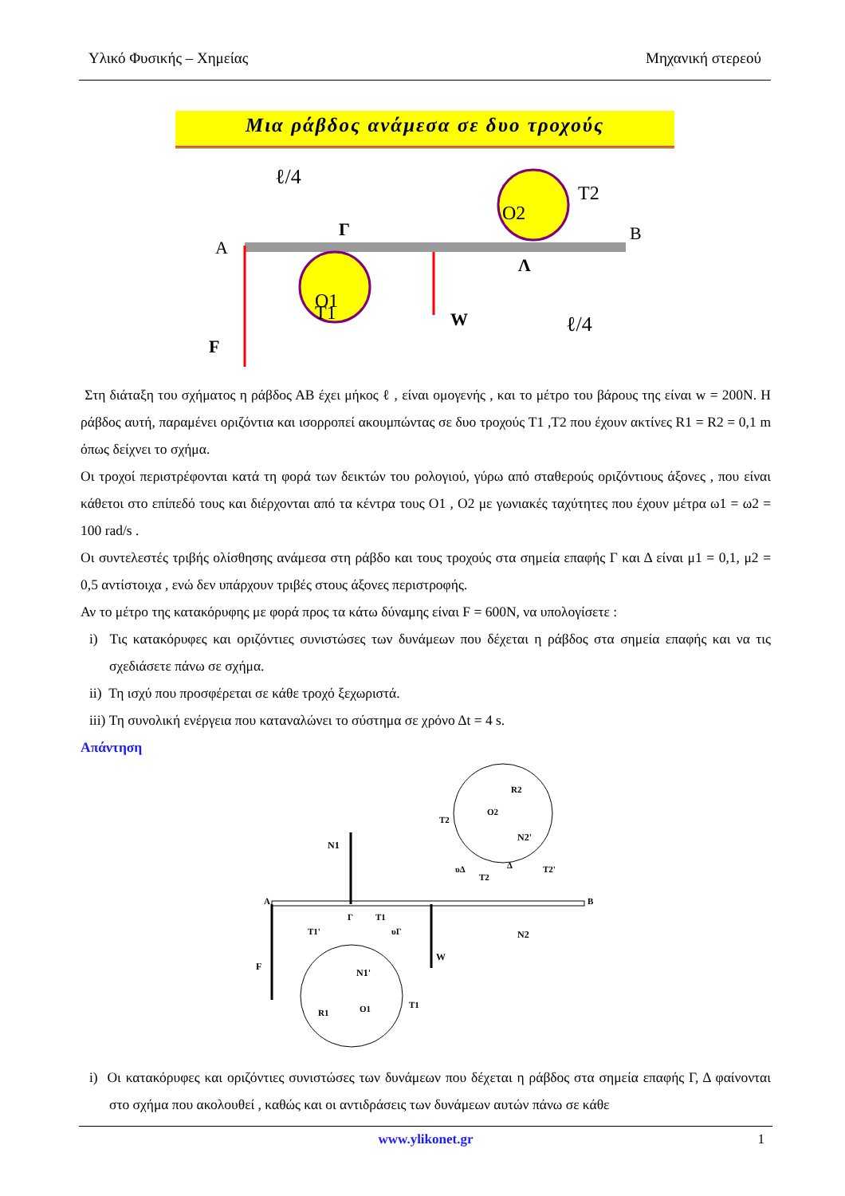Υλικό Φυσικής – Χημείας Μηχανική στερεού
Μια ράβδος ανάμεσα σε δυο τροχούς
A
B
Γ
Λ
ℓ/4
ℓ/4
T1
T2
O1
O2
F
W
Στη διάταξη του σχήματος η ράβδος ΑΒ έχει μήκος ℓ , είναι ομογενής , και το μέτρο του βάρους της είναι w = 200N. Η ράβδος αυτή, παραμένει οριζόντια και ισορροπεί ακουμπώντας σε δυο τροχούς T1 ,T2 που έχουν ακτίνες R1 = R2 = 0,1 m όπως δείχνει το σχήμα.
Οι τροχοί περιστρέφονται κατά τη φορά των δεικτών του ρολογιού, γύρω από σταθερούς οριζόντιους άξονες , που είναι κάθετοι στο επίπεδό τους και διέρχονται από τα κέντρα τους O1 , O2 με γωνιακές ταχύτητες που έχουν μέτρα ω1 = ω2 = 100 rad/s .
Οι συντελεστές τριβής ολίσθησης ανάμεσα στη ράβδο και τους τροχούς στα σημεία επαφής Γ και Δ είναι μ1 = 0,1, μ2 = 0,5 αντίστοιχα , ενώ δεν υπάρχουν τριβές στους άξονες περιστροφής.
Αν το μέτρο της κατακόρυφης με φορά προς τα κάτω δύναμης είναι F = 600N, να υπολογίσετε :
i) Τις κατακόρυφες και οριζόντιες συνιστώσες των δυνάμεων που δέχεται η ράβδος στα σημεία επαφής και να τις σχεδιάσετε πάνω σε σχήμα.
ii) Τη ισχύ που προσφέρεται σε κάθε τροχό ξεχωριστά.
iii) Τη συνολική ενέργεια που καταναλώνει το σύστημα σε χρόνο Δt = 4 s.
Απάντηση
A
B
N1
N2'
N2
N1'
F
W
O2
O1
T2
T1
R2
R1
υΔ
T2'
T1
T1'
υΓ
T2
Γ
Δ
i) Οι κατακόρυφες και οριζόντιες συνιστώσες των δυνάμεων που δέχεται η ράβδος στα σημεία επαφής Γ, Δ φαίνονται στο σχήμα που ακολουθεί , καθώς και οι αντιδράσεις των δυνάμεων αυτών πάνω σε κάθε
www.ylikonet.gr 1